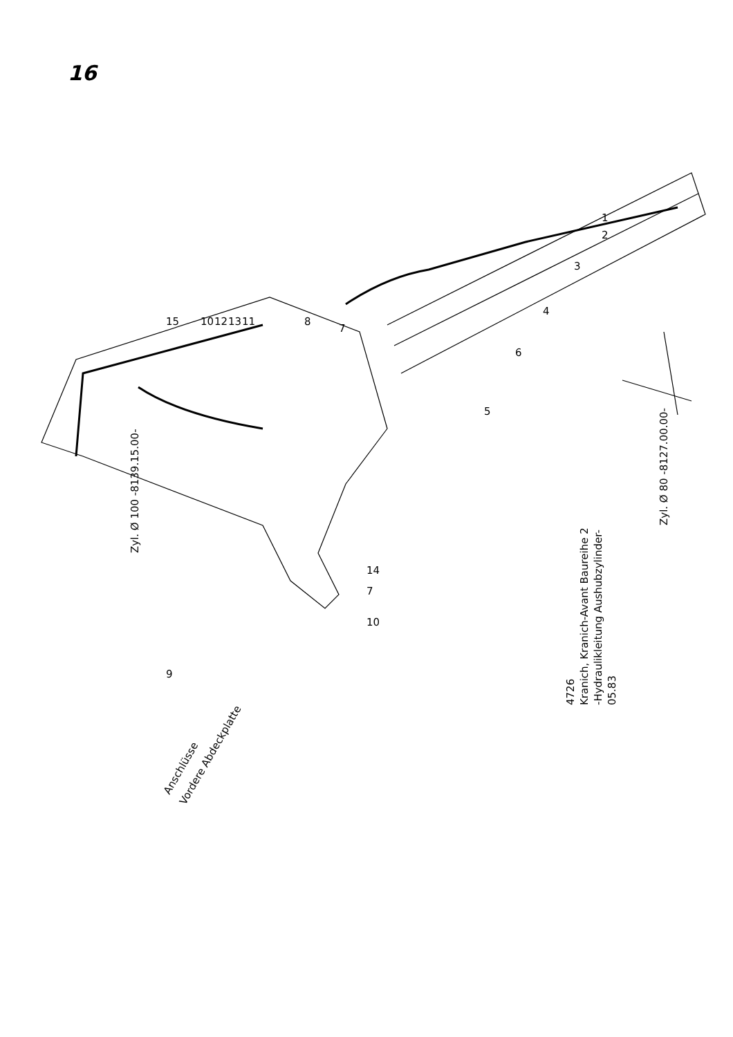16
Zyl. Ø 100 -8139.15.00-
Zyl. Ø 80 -8127.00.00-
Anschlüsse
Vordere Abdeckplatte
4726
Kranich, Kranich-Avant Baureihe 2
-Hydraulikleitung Aushubzylinder-
05.83
1
2
3
4
6
5
8
7
15
10
12
13
11
14
7
10
9